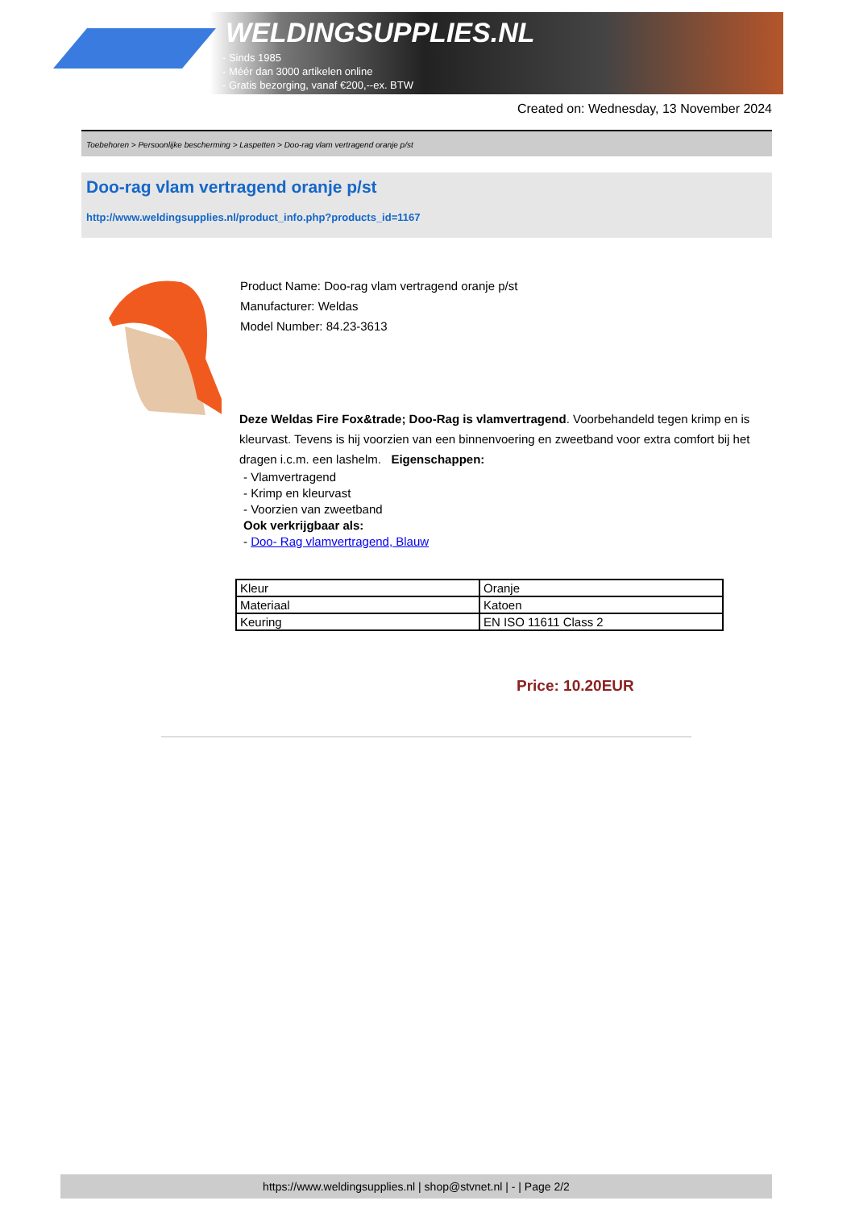WELDINGSUPPLIES.NL
- Sinds 1985
- Méér dan 3000 artikelen online
- Gratis bezorging, vanaf €200,--ex. BTW
Created on: Wednesday, 13 November 2024
Toebehoren > Persoonlijke bescherming > Laspetten > Doo-rag vlam vertragend oranje p/st
Doo-rag vlam vertragend oranje p/st
http://www.weldingsupplies.nl/product_info.php?products_id=1167
Product Name: Doo-rag vlam vertragend oranje p/st
Manufacturer: Weldas
Model Number: 84.23-3613
Deze Weldas Fire Fox&trade; Doo-Rag is vlamvertragend. Voorbehandeld tegen krimp en is kleurvast. Tevens is hij voorzien van een binnenvoering en zweetband voor extra comfort bij het dragen i.c.m. een lashelm. Eigenschappen:
- Vlamvertragend
- Krimp en kleurvast
- Voorzien van zweetband
Ook verkrijgbaar als:
- Doo- Rag vlamvertragend, Blauw
| Kleur | Oranje |
| Materiaal | Katoen |
| Keuring | EN ISO 11611 Class 2 |
Price: 10.20EUR
https://www.weldingsupplies.nl | shop@stvnet.nl | - | Page 2/2